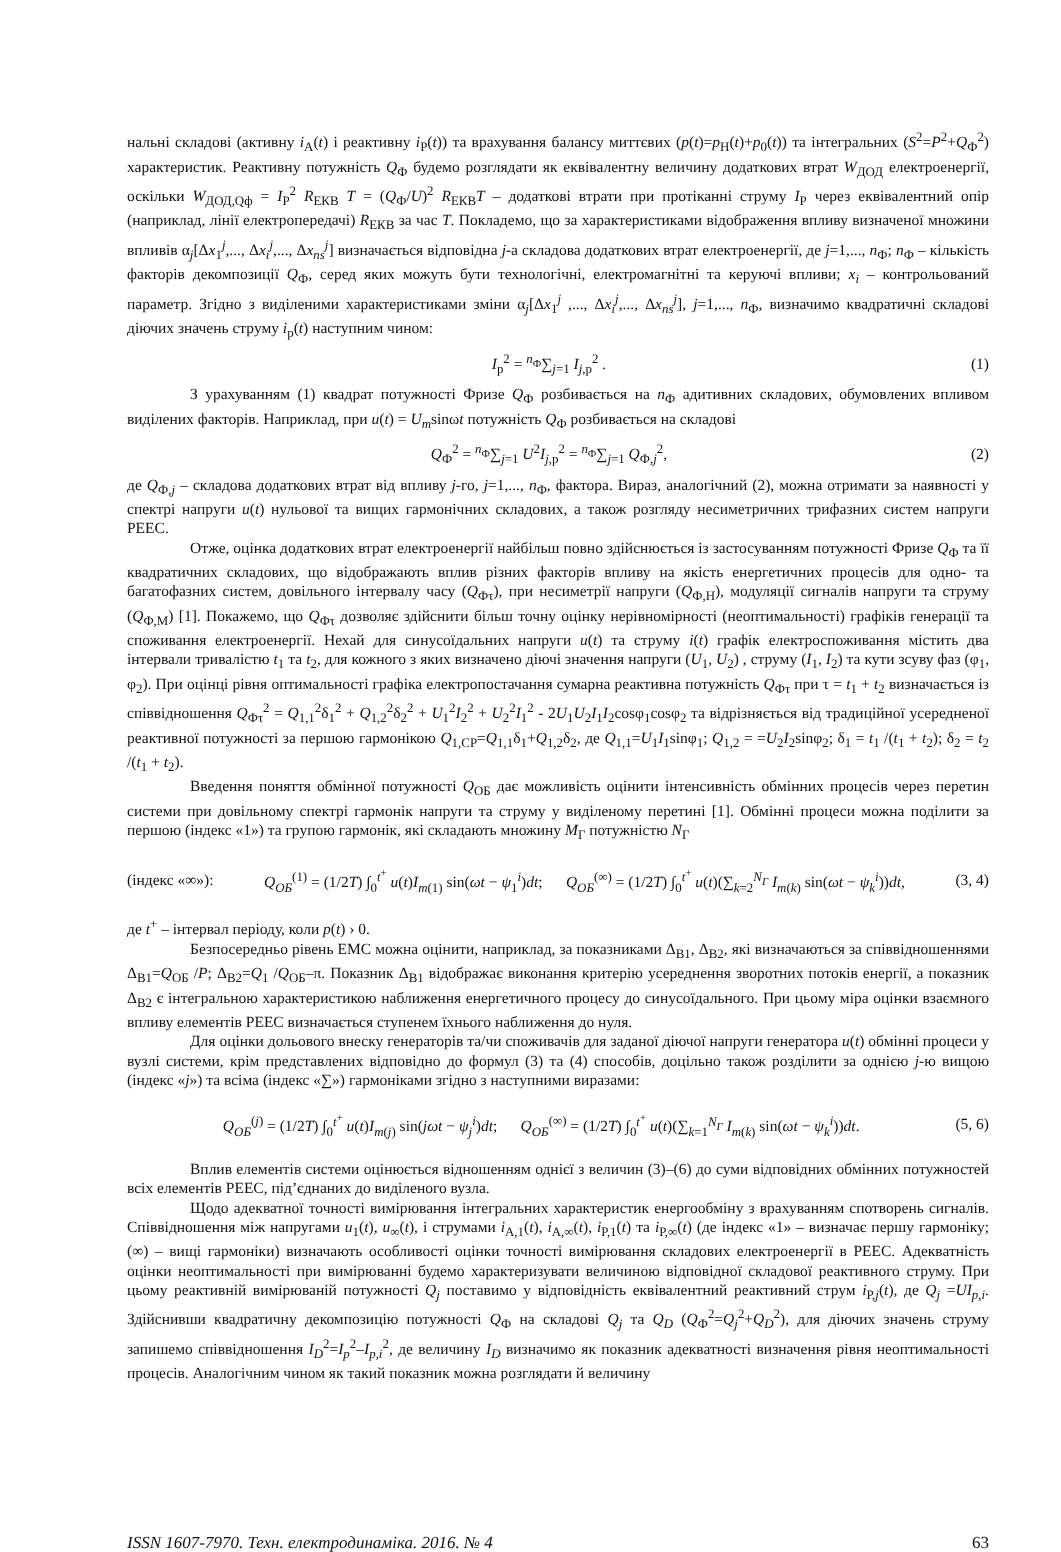нальні складові (активну i<sub>А</sub>(t) і реактивну i<sub>Р</sub>(t)) та врахування балансу миттєвих (p(t)=p<sub>Н</sub>(t)+p<sub>0</sub>(t)) та інтегральних (S<sup>2</sup>=P<sup>2</sup>+Q<sub>Ф</sub><sup>2</sup>) характеристик. Реактивну потужність Q<sub>Ф</sub> будемо розглядати як еквівалентну величину додаткових втрат W<sub>ДОД</sub> електроенергії, оскільки W<sub>ДОД,Qф</sub> = I<sub>Р</sub><sup>2</sup> R<sub>ЕКВ</sub> T = (Q<sub>Ф</sub>/U)<sup>2</sup> R<sub>ЕКВ</sub>T – додаткові втрати при протіканні струму I<sub>Р</sub> через еквівалентний опір (наприклад, лінії електропередачі) R<sub>ЕКВ</sub> за час T. Покладемо, що за характеристиками відображення впливу визначеної множини впливів α<sub>j</sub>[Δx<sub>1</sub><sup>j</sup>,..., Δx<sub>i</sub><sup>j</sup>,..., Δx<sub>ns</sub><sup>j</sup>] визначається відповідна j-а складова додаткових втрат електроенергії, де j=1,..., n<sub>Ф</sub>; n<sub>Ф</sub> – кількість факторів декомпозиції Q<sub>Ф</sub>, серед яких можуть бути технологічні, електромагнітні та керуючі впливи; x<sub>i</sub> – контрольований параметр. Згідно з виділеними характеристиками зміни α<sub>j</sub>[Δx<sub>1</sub><sup>j</sup> ,..., Δx<sub>i</sub><sup>j</sup>,..., Δx<sub>ns</sub><sup>j</sup>], j=1,..., n<sub>Ф</sub>, визначимо квадратичні складові діючих значень струму i<sub>р</sub>(t) наступним чином:
I<sub>р</sub><sup>2</sup> = <sup>n<sub>Ф</sub></sup>∑<sub>j=1</sub> I<sub>j,р</sub><sup>2</sup> . (1)
З урахуванням (1) квадрат потужності Фризе Q<sub>Ф</sub> розбивається на n<sub>Ф</sub> адитивних складових, обумовлених впливом виділених факторів. Наприклад, при u(t) = U<sub>m</sub>sinωt потужність Q<sub>Ф</sub> розбивається на складові
Q<sub>Ф</sub><sup>2</sup> = <sup>n<sub>Ф</sub></sup>∑<sub>j=1</sub> U<sup>2</sup>I<sub>j,р</sub><sup>2</sup> = <sup>n<sub>Ф</sub></sup>∑<sub>j=1</sub> Q<sub>Ф,j</sub><sup>2</sup>, (2)
де Q<sub>Ф,j</sub> – складова додаткових втрат від впливу j-го, j=1,..., n<sub>Ф</sub>, фактора. Вираз, аналогічний (2), можна отримати за наявності у спектрі напруги u(t) нульової та вищих гармонічних складових, а також розгляду несиметричних трифазних систем напруги РЕЕС.
Отже, оцінка додаткових втрат електроенергії найбільш повно здійснюється із застосуванням потужності Фризе Q<sub>Ф</sub> та її квадратичних складових, що відображають вплив різних факторів впливу на якість енергетичних процесів для одно- та багатофазних систем, довільного інтервалу часу (Q<sub>Фτ</sub>), при несиметрії напруги (Q<sub>Ф,Н</sub>), модуляції сигналів напруги та струму (Q<sub>Ф,М</sub>) [1]. Покажемо, що Q<sub>Фτ</sub> дозволяє здійснити більш точну оцінку нерівномірності (неоптимальності) графіків генерації та споживання електроенергії. Нехай для синусоїдальних напруги u(t) та струму i(t) графік електроспоживання містить два інтервали тривалістю t<sub>1</sub> та t<sub>2</sub>, для кожного з яких визначено діючі значення напруги (U<sub>1</sub>, U<sub>2</sub>) , струму (I<sub>1</sub>, I<sub>2</sub>) та кути зсуву фаз (φ<sub>1</sub>, φ<sub>2</sub>). При оцінці рівня оптимальності графіка електропостачання сумарна реактивна потужність Q<sub>Фτ</sub> при τ = t<sub>1</sub> + t<sub>2</sub> визначається із співвідношення Q<sub>Фτ</sub><sup>2</sup> = Q<sub>1,1</sub><sup>2</sup>δ<sub>1</sub><sup>2</sup> + Q<sub>1,2</sub><sup>2</sup>δ<sub>2</sub><sup>2</sup> + U<sub>1</sub><sup>2</sup>I<sub>2</sub><sup>2</sup> + U<sub>2</sub><sup>2</sup>I<sub>1</sub><sup>2</sup> - 2U<sub>1</sub>U<sub>2</sub>I<sub>1</sub>I<sub>2</sub>cosφ<sub>1</sub>cosφ<sub>2</sub> та відрізняється від традиційної усередненої реактивної потужності за першою гармонікою Q<sub>1,СР</sub>=Q<sub>1,1</sub>δ<sub>1</sub>+Q<sub>1,2</sub>δ<sub>2</sub>, де Q<sub>1,1</sub>=U<sub>1</sub>I<sub>1</sub>sinφ<sub>1</sub>; Q<sub>1,2</sub> = =U<sub>2</sub>I<sub>2</sub>sinφ<sub>2</sub>; δ<sub>1</sub> = t<sub>1</sub> /(t<sub>1</sub> + t<sub>2</sub>); δ<sub>2</sub> = t<sub>2</sub> /(t<sub>1</sub> + t<sub>2</sub>).
Введення поняття обмінної потужності Q<sub>ОБ</sub> дає можливість оцінити інтенсивність обмінних процесів через перетин системи при довільному спектрі гармонік напруги та струму у виділеному перетині [1]. Обмінні процеси можна поділити за першою (індекс «1») та групою гармонік, які складають множину M<sub>Г</sub> потужністю N<sub>Г</sub>
(індекс «∞»): Q<sub>ОБ</sub><sup>(1)</sup> = (1/2T) ∫<sub>0</sub><sup>t<sup>+</sup></sup> u(t)I<sub>m(1)</sub> sin(ωt − ψ<sub>1</sub><sup>i</sup>)dt; Q<sub>ОБ</sub><sup>(∞)</sup> = (1/2T) ∫<sub>0</sub><sup>t<sup>+</sup></sup> u(t)(∑<sub>k=2</sub><sup>N<sub>Г</sub></sup> I<sub>m(k)</sub> sin(ωt − ψ<sub>k</sub><sup>i</sup>))dt, (3, 4)
де t<sup>+</sup> – інтервал періоду, коли p(t) › 0.
Безпосередньо рівень ЕМС можна оцінити, наприклад, за показниками Δ<sub>В1</sub>, Δ<sub>В2</sub>, які визначаються за співвідношеннями Δ<sub>В1</sub>=Q<sub>ОБ</sub> /P; Δ<sub>В2</sub>=Q<sub>1</sub> /Q<sub>ОБ</sub>–π. Показник Δ<sub>В1</sub> відображає виконання критерію усереднення зворотних потоків енергії, а показник Δ<sub>В2</sub> є інтегральною характеристикою наближення енергетичного процесу до синусоїдального. При цьому міра оцінки взаємного впливу елементів РЕЕС визначається ступенем їхнього наближення до нуля.
Для оцінки дольового внеску генераторів та/чи споживачів для заданої діючої напруги генератора u(t) обмінні процеси у вузлі системи, крім представлених відповідно до формул (3) та (4) способів, доцільно також розділити за однією j-ю вищою (індекс «j») та всіма (індекс «∑») гармоніками згідно з наступними виразами:
Q<sub>ОБ</sub><sup>(j)</sup> = (1/2T) ∫<sub>0</sub><sup>t<sup>+</sup></sup> u(t)I<sub>m(j)</sub> sin(jωt − ψ<sub>j</sub><sup>i</sup>)dt; Q<sub>ОБ</sub><sup>(∞)</sup> = (1/2T) ∫<sub>0</sub><sup>t<sup>+</sup></sup> u(t)(∑<sub>k=1</sub><sup>N<sub>Г</sub></sup> I<sub>m(k)</sub> sin(ωt − ψ<sub>k</sub><sup>i</sup>))dt. (5, 6)
Вплив елементів системи оцінюється відношенням однієї з величин (3)–(6) до суми відповідних обмінних потужностей всіх елементів РЕЕС, під’єднаних до виділеного вузла.
Щодо адекватної точності вимірювання інтегральних характеристик енергообміну з врахуванням спотворень сигналів. Співвідношення між напругами u<sub>1</sub>(t), u<sub>∞</sub>(t), і струмами i<sub>А,1</sub>(t), i<sub>А,∞</sub>(t), i<sub>Р,1</sub>(t) та i<sub>Р,∞</sub>(t) (де індекс «1» – визначає першу гармоніку; (∞) – вищі гармоніки) визначають особливості оцінки точності вимірювання складових електроенергії в РЕЕС. Адекватність оцінки неоптимальності при вимірюванні будемо характеризувати величиною відповідної складової реактивного струму. При цьому реактивній вимірюваній потужності Q<sub>j</sub> поставимо у відповідність еквівалентний реактивний струм i<sub>Р,j</sub>(t), де Q<sub>j</sub> =UI<sub>p,i</sub>. Здійснивши квадратичну декомпозицію потужності Q<sub>Ф</sub> на складові Q<sub>j</sub> та Q<sub>D</sub> (Q<sub>Ф</sub><sup>2</sup>=Q<sub>j</sub><sup>2</sup>+Q<sub>D</sub><sup>2</sup>), для діючих значень струму запишемо співвідношення I<sub>D</sub><sup>2</sup>=I<sub>p</sub><sup>2</sup>–I<sub>p,i</sub><sup>2</sup>, де величину I<sub>D</sub> визначимо як показник адекватності визначення рівня неоптимальності процесів. Аналогічним чином як такий показник можна розглядати й величину
ISSN 1607-7970. Техн. електродинаміка. 2016. № 4 63